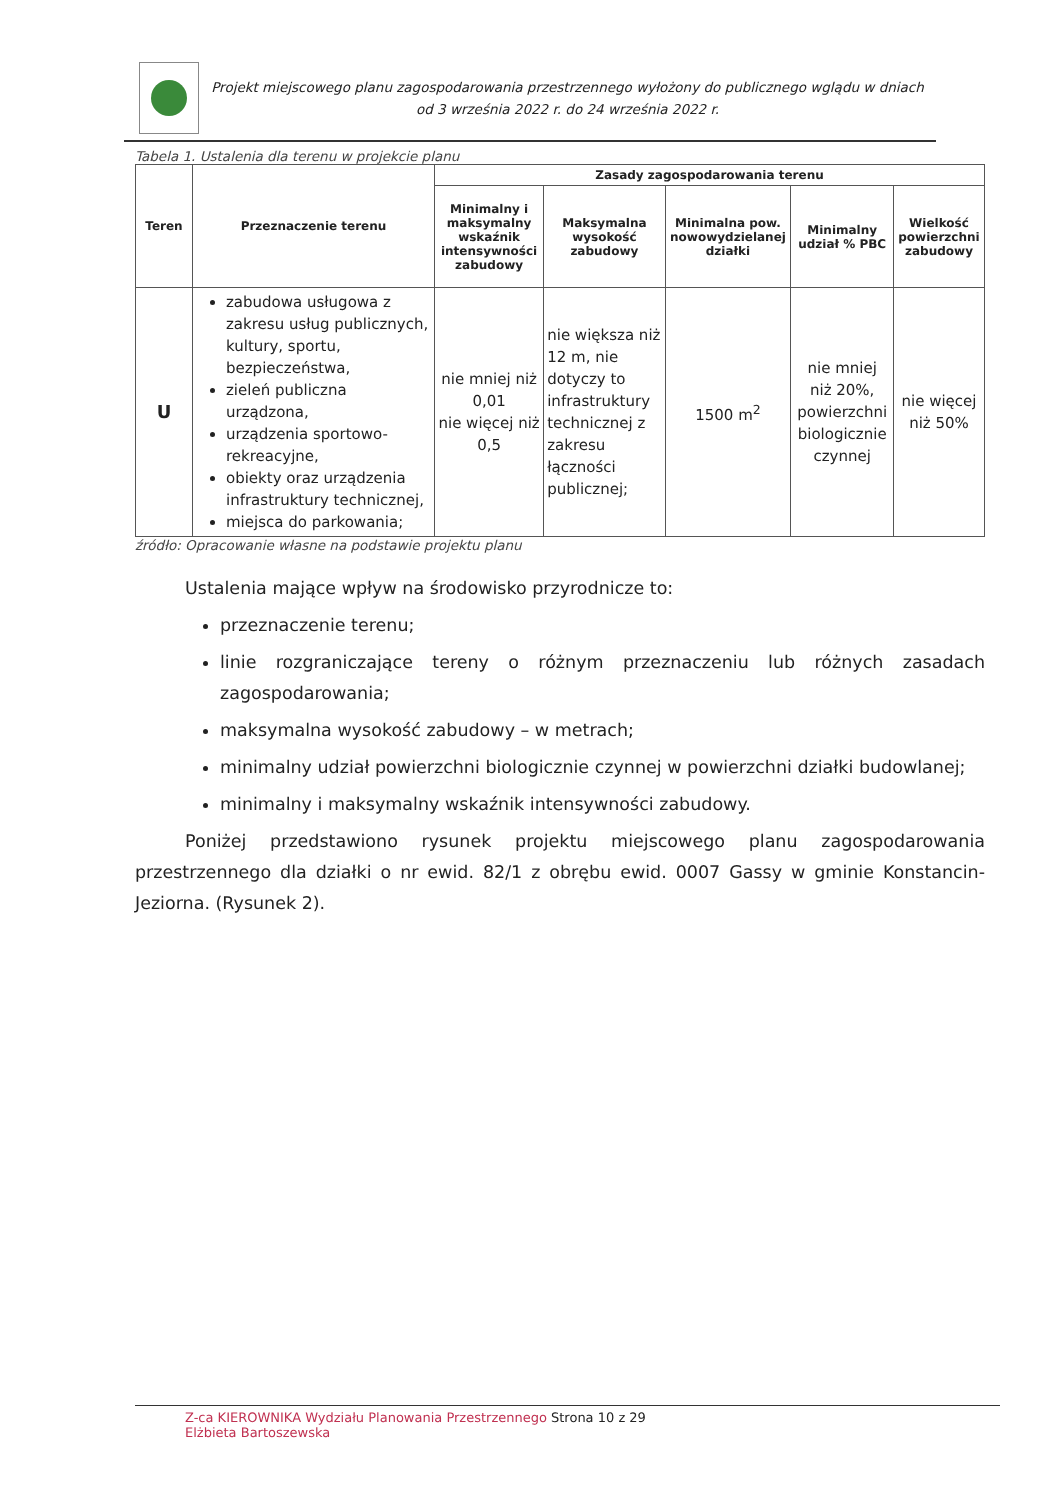Projekt miejscowego planu zagospodarowania przestrzennego wyłożony do publicznego wglądu w dniach
od 3 września 2022 r. do 24 września 2022 r.
Tabela 1. Ustalenia dla terenu w projekcie planu
| Teren | Przeznaczenie terenu | Zasady zagospodarowania terenu | | | | |
| --- | --- | --- | --- | --- | --- | --- |
| | | Minimalny i maksymalny wskaźnik intensywności zabudowy | Maksymalna wysokość zabudowy | Minimalna pow. nowowydzielanej działki | Minimalny udział % PBC | Wielkość powierzchni zabudowy |
| U | zabudowa usługowa z zakresu usług publicznych, kultury, sportu, bezpieczeństwa, zieleń publiczna urządzona, urządzenia sportowo-rekreacyjne, obiekty oraz urządzenia infrastruktury technicznej, miejsca do parkowania; | nie mniej niż 0,01 nie więcej niż 0,5 | nie większa niż 12 m, nie dotyczy to infrastruktury technicznej z zakresu łączności publicznej; | 1500 m<sup>2</sup> | nie mniej niż 20%, powierzchni biologicznie czynnej | nie więcej niż 50% |
źródło: Opracowanie własne na podstawie projektu planu
Ustalenia mające wpływ na środowisko przyrodnicze to:
przeznaczenie terenu;
linie rozgraniczające tereny o różnym przeznaczeniu lub różnych zasadach zagospodarowania;
maksymalna wysokość zabudowy – w metrach;
minimalny udział powierzchni biologicznie czynnej w powierzchni działki budowlanej;
minimalny i maksymalny wskaźnik intensywności zabudowy.
Poniżej przedstawiono rysunek projektu miejscowego planu zagospodarowania przestrzennego dla działki o nr ewid. 82/1 z obrębu ewid. 0007 Gassy w gminie Konstancin-Jeziorna. (Rysunek 2).
Z-ca KIEROWNIKA Wydziału Planowania Przestrzennego Strona 10 z 29
Elżbieta Bartoszewska